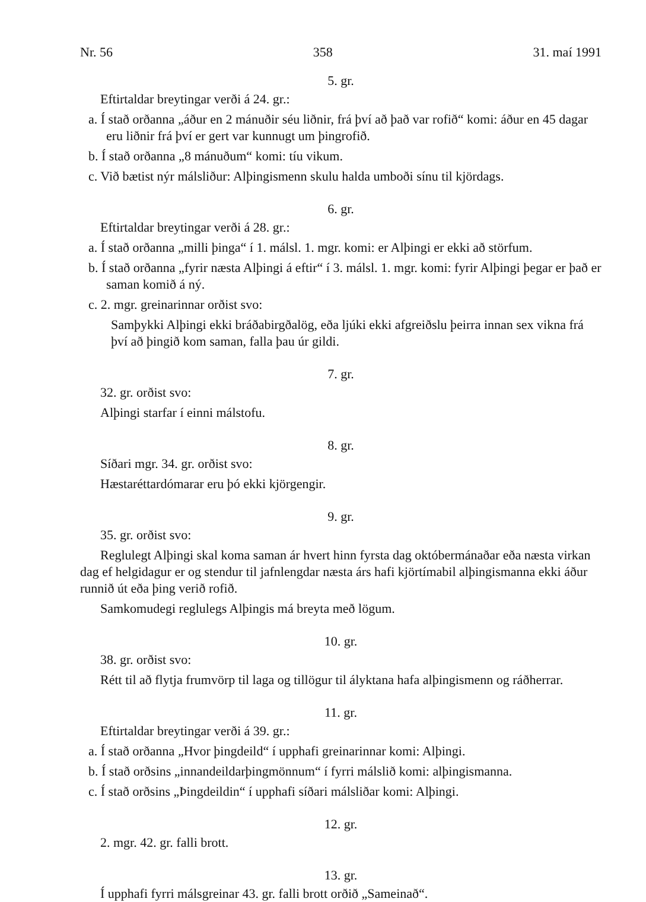Nr. 56 358 31. maí 1991
5. gr.
Eftirtaldar breytingar verði á 24. gr.:
a. Í stað orðanna „áður en 2 mánuðir séu liðnir, frá því að það var rofið“ komi: áður en 45 dagar eru liðnir frá því er gert var kunnugt um þingrofið.
b. Í stað orðanna „8 mánuðum“ komi: tíu vikum.
c. Við bætist nýr málsliður: Alþingismenn skulu halda umboði sínu til kjördags.
6. gr.
Eftirtaldar breytingar verði á 28. gr.:
a. Í stað orðanna „milli þinga“ í 1. málsl. 1. mgr. komi: er Alþingi er ekki að störfum.
b. Í stað orðanna „fyrir næsta Alþingi á eftir“ í 3. málsl. 1. mgr. komi: fyrir Alþingi þegar er það er saman komið á ný.
c. 2. mgr. greinarinnar orðist svo:
Samþykki Alþingi ekki bráðabirgðalög, eða ljúki ekki afgreiðslu þeirra innan sex vikna frá því að þingið kom saman, falla þau úr gildi.
7. gr.
32. gr. orðist svo:
Alþingi starfar í einni málstofu.
8. gr.
Síðari mgr. 34. gr. orðist svo:
Hæstaréttardómarar eru þó ekki kjörgengir.
9. gr.
35. gr. orðist svo:
Reglulegt Alþingi skal koma saman ár hvert hinn fyrsta dag októbermánaðar eða næsta virkan dag ef helgidagur er og stendur til jafnlengdar næsta árs hafi kjörtímabil alþingismanna ekki áður runnið út eða þing verið rofið.
Samkomudegi reglulegs Alþingis má breyta með lögum.
10. gr.
38. gr. orðist svo:
Rétt til að flytja frumvörp til laga og tillögur til ályktana hafa alþingismenn og ráðherrar.
11. gr.
Eftirtaldar breytingar verði á 39. gr.:
a. Í stað orðanna „Hvor þingdeild“ í upphafi greinarinnar komi: Alþingi.
b. Í stað orðsins „innandeildarþingmönnum“ í fyrri málslið komi: alþingismanna.
c. Í stað orðsins „Þingdeildin“ í upphafi síðari málsliðar komi: Alþingi.
12. gr.
2. mgr. 42. gr. falli brott.
13. gr.
Í upphafi fyrri málsgreinar 43. gr. falli brott orðið „Sameinað“.